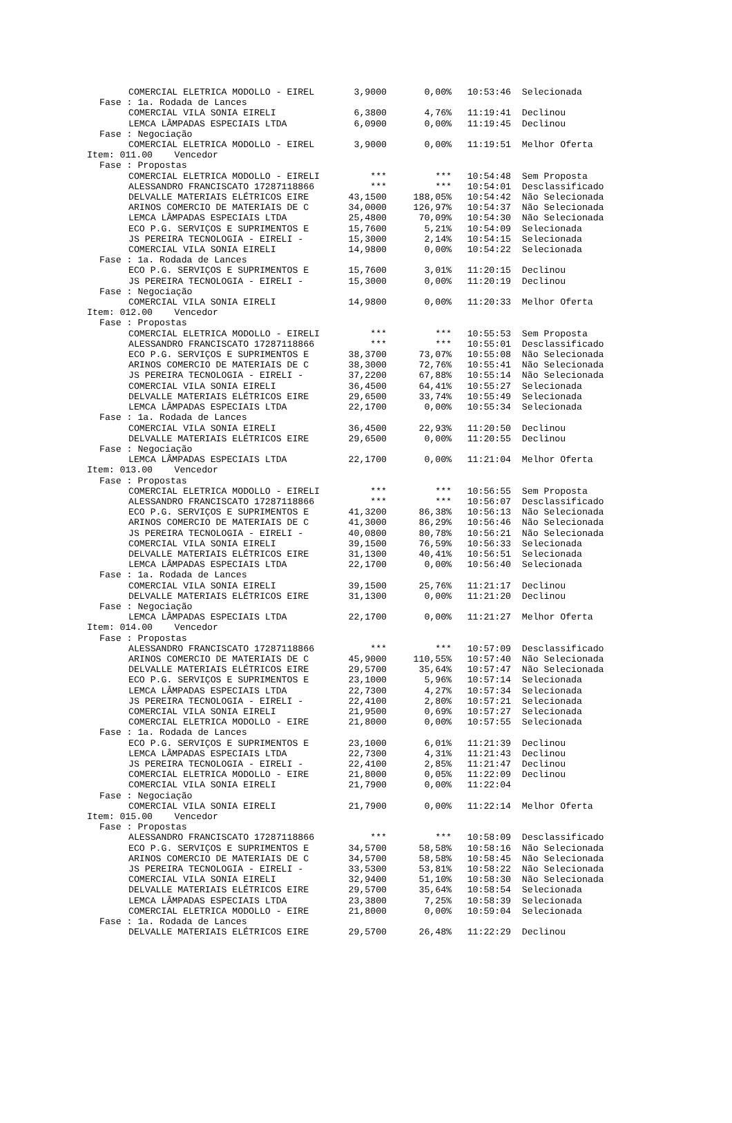| | | COMERCIAL ELETRICA MODOLLO - EIREL | 3,9000 | 0,00% | 10:53:46 | Selecionada |
| | Fase : 1a. Rodada de Lances | | | | | |
| | | COMERCIAL VILA SONIA EIRELI | 6,3800 | 4,76% | 11:19:41 | Declinou |
| | | LEMCA LÂMPADAS ESPECIAIS LTDA | 6,0900 | 0,00% | 11:19:45 | Declinou |
| | Fase : Negociação | | | | | |
| | | COMERCIAL ELETRICA MODOLLO - EIREL | 3,9000 | 0,00% | 11:19:51 | Melhor Oferta |
| Item: 011.00 Vencedor | | | | | | |
| | Fase : Propostas | | | | | |
| | | COMERCIAL ELETRICA MODOLLO - EIRELI | *** | *** | 10:54:48 | Sem Proposta |
| | | ALESSANDRO FRANCISCATO 17287118866 | *** | *** | 10:54:01 | Desclassificado |
| | | DELVALLE MATERIAIS ELÉTRICOS EIRE | 43,1500 | 188,05% | 10:54:42 | Não Selecionada |
| | | ARINOS COMERCIO DE MATERIAIS DE C | 34,0000 | 126,97% | 10:54:37 | Não Selecionada |
| | | LEMCA LÂMPADAS ESPECIAIS LTDA | 25,4800 | 70,09% | 10:54:30 | Não Selecionada |
| | | ECO P.G. SERVIÇOS E SUPRIMENTOS E | 15,7600 | 5,21% | 10:54:09 | Selecionada |
| | | JS PEREIRA TECNOLOGIA - EIRELI - | 15,3000 | 2,14% | 10:54:15 | Selecionada |
| | | COMERCIAL VILA SONIA EIRELI | 14,9800 | 0,00% | 10:54:22 | Selecionada |
| | Fase : 1a. Rodada de Lances | | | | | |
| | | ECO P.G. SERVIÇOS E SUPRIMENTOS E | 15,7600 | 3,01% | 11:20:15 | Declinou |
| | | JS PEREIRA TECNOLOGIA - EIRELI - | 15,3000 | 0,00% | 11:20:19 | Declinou |
| | Fase : Negociação | | | | | |
| | | COMERCIAL VILA SONIA EIRELI | 14,9800 | 0,00% | 11:20:33 | Melhor Oferta |
| Item: 012.00 Vencedor | | | | | | |
| | Fase : Propostas | | | | | |
| | | COMERCIAL ELETRICA MODOLLO - EIRELI | *** | *** | 10:55:53 | Sem Proposta |
| | | ALESSANDRO FRANCISCATO 17287118866 | *** | *** | 10:55:01 | Desclassificado |
| | | ECO P.G. SERVIÇOS E SUPRIMENTOS E | 38,3700 | 73,07% | 10:55:08 | Não Selecionada |
| | | ARINOS COMERCIO DE MATERIAIS DE C | 38,3000 | 72,76% | 10:55:41 | Não Selecionada |
| | | JS PEREIRA TECNOLOGIA - EIRELI - | 37,2200 | 67,88% | 10:55:14 | Não Selecionada |
| | | COMERCIAL VILA SONIA EIRELI | 36,4500 | 64,41% | 10:55:27 | Selecionada |
| | | DELVALLE MATERIAIS ELÉTRICOS EIRE | 29,6500 | 33,74% | 10:55:49 | Selecionada |
| | | LEMCA LÂMPADAS ESPECIAIS LTDA | 22,1700 | 0,00% | 10:55:34 | Selecionada |
| | Fase : 1a. Rodada de Lances | | | | | |
| | | COMERCIAL VILA SONIA EIRELI | 36,4500 | 22,93% | 11:20:50 | Declinou |
| | | DELVALLE MATERIAIS ELÉTRICOS EIRE | 29,6500 | 0,00% | 11:20:55 | Declinou |
| | Fase : Negociação | | | | | |
| | | LEMCA LÂMPADAS ESPECIAIS LTDA | 22,1700 | 0,00% | 11:21:04 | Melhor Oferta |
| Item: 013.00 Vencedor | | | | | | |
| | Fase : Propostas | | | | | |
| | | COMERCIAL ELETRICA MODOLLO - EIRELI | *** | *** | 10:56:55 | Sem Proposta |
| | | ALESSANDRO FRANCISCATO 17287118866 | *** | *** | 10:56:07 | Desclassificado |
| | | ECO P.G. SERVIÇOS E SUPRIMENTOS E | 41,3200 | 86,38% | 10:56:13 | Não Selecionada |
| | | ARINOS COMERCIO DE MATERIAIS DE C | 41,3000 | 86,29% | 10:56:46 | Não Selecionada |
| | | JS PEREIRA TECNOLOGIA - EIRELI - | 40,0800 | 80,78% | 10:56:21 | Não Selecionada |
| | | COMERCIAL VILA SONIA EIRELI | 39,1500 | 76,59% | 10:56:33 | Selecionada |
| | | DELVALLE MATERIAIS ELÉTRICOS EIRE | 31,1300 | 40,41% | 10:56:51 | Selecionada |
| | | LEMCA LÂMPADAS ESPECIAIS LTDA | 22,1700 | 0,00% | 10:56:40 | Selecionada |
| | Fase : 1a. Rodada de Lances | | | | | |
| | | COMERCIAL VILA SONIA EIRELI | 39,1500 | 25,76% | 11:21:17 | Declinou |
| | | DELVALLE MATERIAIS ELÉTRICOS EIRE | 31,1300 | 0,00% | 11:21:20 | Declinou |
| | Fase : Negociação | | | | | |
| | | LEMCA LÂMPADAS ESPECIAIS LTDA | 22,1700 | 0,00% | 11:21:27 | Melhor Oferta |
| Item: 014.00 Vencedor | | | | | | |
| | Fase : Propostas | | | | | |
| | | ALESSANDRO FRANCISCATO 17287118866 | *** | *** | 10:57:09 | Desclassificado |
| | | ARINOS COMERCIO DE MATERIAIS DE C | 45,9000 | 110,55% | 10:57:40 | Não Selecionada |
| | | DELVALLE MATERIAIS ELÉTRICOS EIRE | 29,5700 | 35,64% | 10:57:47 | Não Selecionada |
| | | ECO P.G. SERVIÇOS E SUPRIMENTOS E | 23,1000 | 5,96% | 10:57:14 | Selecionada |
| | | LEMCA LÂMPADAS ESPECIAIS LTDA | 22,7300 | 4,27% | 10:57:34 | Selecionada |
| | | JS PEREIRA TECNOLOGIA - EIRELI - | 22,4100 | 2,80% | 10:57:21 | Selecionada |
| | | COMERCIAL VILA SONIA EIRELI | 21,9500 | 0,69% | 10:57:27 | Selecionada |
| | | COMERCIAL ELETRICA MODOLLO - EIRE | 21,8000 | 0,00% | 10:57:55 | Selecionada |
| | Fase : 1a. Rodada de Lances | | | | | |
| | | ECO P.G. SERVIÇOS E SUPRIMENTOS E | 23,1000 | 6,01% | 11:21:39 | Declinou |
| | | LEMCA LÂMPADAS ESPECIAIS LTDA | 22,7300 | 4,31% | 11:21:43 | Declinou |
| | | JS PEREIRA TECNOLOGIA - EIRELI - | 22,4100 | 2,85% | 11:21:47 | Declinou |
| | | COMERCIAL ELETRICA MODOLLO - EIRE | 21,8000 | 0,05% | 11:22:09 | Declinou |
| | | COMERCIAL VILA SONIA EIRELI | 21,7900 | 0,00% | 11:22:04 | |
| | Fase : Negociação | | | | | |
| | | COMERCIAL VILA SONIA EIRELI | 21,7900 | 0,00% | 11:22:14 | Melhor Oferta |
| Item: 015.00 Vencedor | | | | | | |
| | Fase : Propostas | | | | | |
| | | ALESSANDRO FRANCISCATO 17287118866 | *** | *** | 10:58:09 | Desclassificado |
| | | ECO P.G. SERVIÇOS E SUPRIMENTOS E | 34,5700 | 58,58% | 10:58:16 | Não Selecionada |
| | | ARINOS COMERCIO DE MATERIAIS DE C | 34,5700 | 58,58% | 10:58:45 | Não Selecionada |
| | | JS PEREIRA TECNOLOGIA - EIRELI - | 33,5300 | 53,81% | 10:58:22 | Não Selecionada |
| | | COMERCIAL VILA SONIA EIRELI | 32,9400 | 51,10% | 10:58:30 | Não Selecionada |
| | | DELVALLE MATERIAIS ELÉTRICOS EIRE | 29,5700 | 35,64% | 10:58:54 | Selecionada |
| | | LEMCA LÂMPADAS ESPECIAIS LTDA | 23,3800 | 7,25% | 10:58:39 | Selecionada |
| | | COMERCIAL ELETRICA MODOLLO - EIRE | 21,8000 | 0,00% | 10:59:04 | Selecionada |
| | Fase : 1a. Rodada de Lances | | | | | |
| | | DELVALLE MATERIAIS ELÉTRICOS EIRE | 29,5700 | 26,48% | 11:22:29 | Declinou |